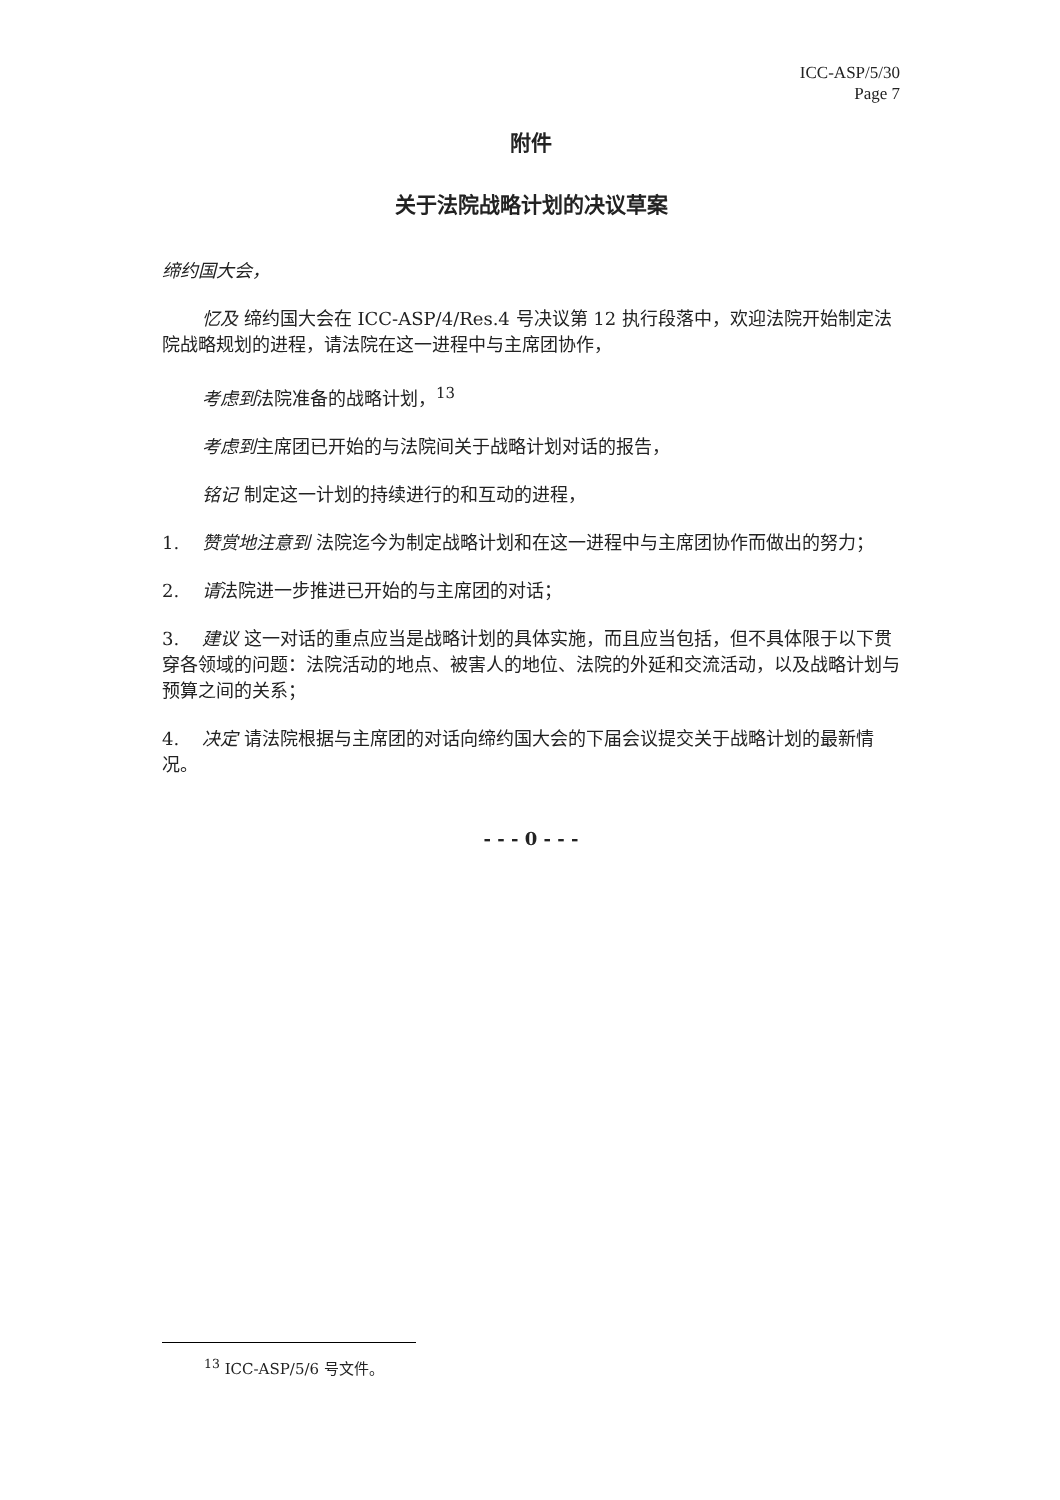ICC-ASP/5/30
Page 7
附件
关于法院战略计划的决议草案
缔约国大会，
忆及 缔约国大会在 ICC-ASP/4/Res.4 号决议第 12 执行段落中，欢迎法院开始制定法院战略规划的进程，请法院在这一进程中与主席团协作，
考虑到法院准备的战略计划，<sup>13</sup>
考虑到主席团已开始的与法院间关于战略计划对话的报告，
铭记 制定这一计划的持续进行的和互动的进程，
1. 赞赏地注意到 法院迄今为制定战略计划和在这一进程中与主席团协作而做出的努力；
2. 请法院进一步推进已开始的与主席团的对话；
3. 建议 这一对话的重点应当是战略计划的具体实施，而且应当包括，但不具体限于以下贯穿各领域的问题：法院活动的地点、被害人的地位、法院的外延和交流活动，以及战略计划与预算之间的关系；
4. 决定 请法院根据与主席团的对话向缔约国大会的下届会议提交关于战略计划的最新情况。
- - - 0 - - -
<sup>13</sup> ICC-ASP/5/6 号文件。